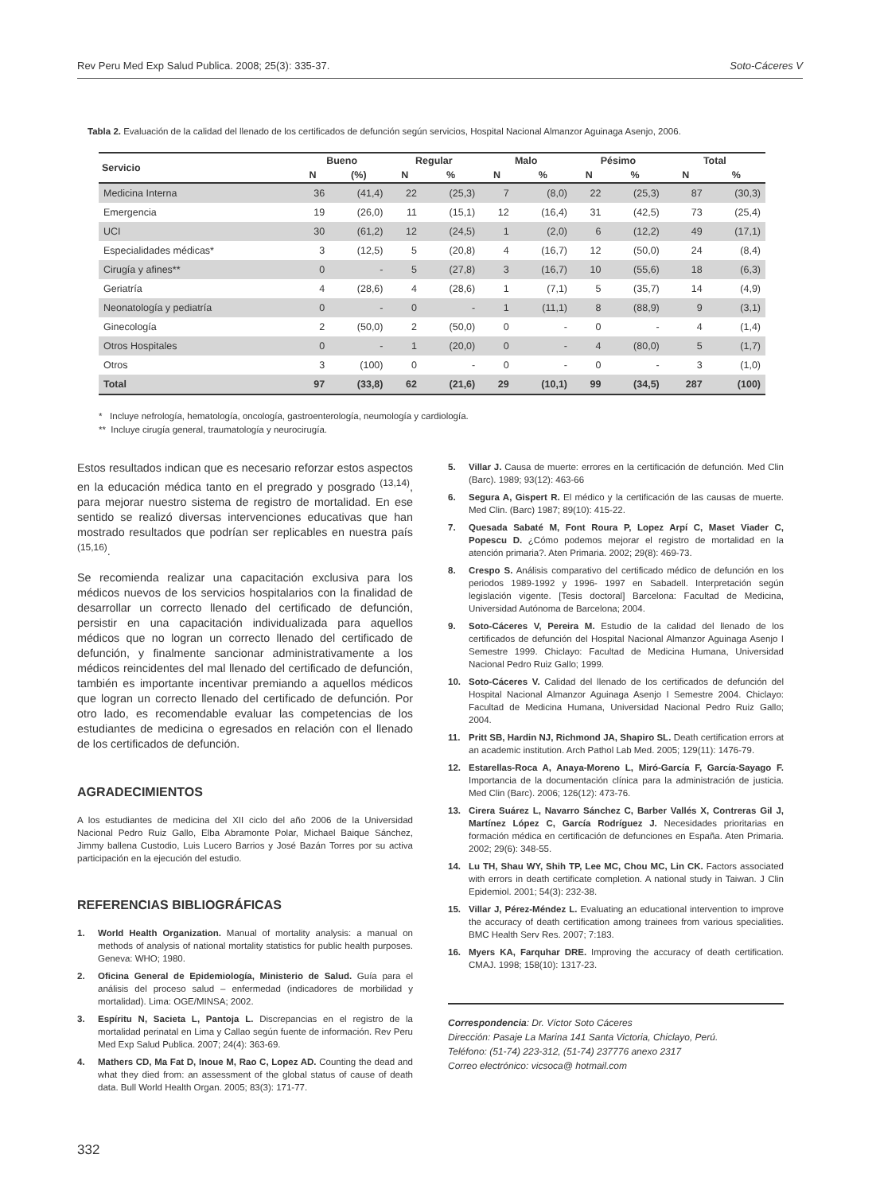Rev Peru Med Exp Salud Publica. 2008; 25(3): 335-37. Soto-Cáceres V
Tabla 2. Evaluación de la calidad del llenado de los certificados de defunción según servicios, Hospital Nacional Almanzor Aguinaga Asenjo, 2006.
| Servicio | Bueno | | Regular | | Malo | | Pésimo | | Total | |
| --- | --- | --- | --- | --- | --- | --- | --- | --- | --- | --- |
| | N | (%) | N | % | N | % | N | % | N | % |
| Medicina Interna | 36 | (41,4) | 22 | (25,3) | 7 | (8,0) | 22 | (25,3) | 87 | (30,3) |
| Emergencia | 19 | (26,0) | 11 | (15,1) | 12 | (16,4) | 31 | (42,5) | 73 | (25,4) |
| UCI | 30 | (61,2) | 12 | (24,5) | 1 | (2,0) | 6 | (12,2) | 49 | (17,1) |
| Especialidades médicas* | 3 | (12,5) | 5 | (20,8) | 4 | (16,7) | 12 | (50,0) | 24 | (8,4) |
| Cirugía y afines** | 0 | - | 5 | (27,8) | 3 | (16,7) | 10 | (55,6) | 18 | (6,3) |
| Geriatría | 4 | (28,6) | 4 | (28,6) | 1 | (7,1) | 5 | (35,7) | 14 | (4,9) |
| Neonatología y pediatría | 0 | - | 0 | - | 1 | (11,1) | 8 | (88,9) | 9 | (3,1) |
| Ginecología | 2 | (50,0) | 2 | (50,0) | 0 | - | 0 | - | 4 | (1,4) |
| Otros Hospitales | 0 | - | 1 | (20,0) | 0 | - | 4 | (80,0) | 5 | (1,7) |
| Otros | 3 | (100) | 0 | - | 0 | - | 0 | - | 3 | (1,0) |
| Total | 97 | (33,8) | 62 | (21,6) | 29 | (10,1) | 99 | (34,5) | 287 | (100) |
* Incluye nefrología, hematología, oncología, gastroenterología, neumología y cardiología.
** Incluye cirugía general, traumatología y neurocirugía.
Estos resultados indican que es necesario reforzar estos aspectos en la educación médica tanto en el pregrado y posgrado <sup>(13,14)</sup>, para mejorar nuestro sistema de registro de mortalidad. En ese sentido se realizó diversas intervenciones educativas que han mostrado resultados que podrían ser replicables en nuestra país <sup>(15,16)</sup>.
Se recomienda realizar una capacitación exclusiva para los médicos nuevos de los servicios hospitalarios con la finalidad de desarrollar un correcto llenado del certificado de defunción, persistir en una capacitación individualizada para aquellos médicos que no logran un correcto llenado del certificado de defunción, y finalmente sancionar administrativamente a los médicos reincidentes del mal llenado del certificado de defunción, también es importante incentivar premiando a aquellos médicos que logran un correcto llenado del certificado de defunción. Por otro lado, es recomendable evaluar las competencias de los estudiantes de medicina o egresados en relación con el llenado de los certificados de defunción.
AGRADECIMIENTOS
A los estudiantes de medicina del XII ciclo del año 2006 de la Universidad Nacional Pedro Ruiz Gallo, Elba Abramonte Polar, Michael Baique Sánchez, Jimmy ballena Custodio, Luis Lucero Barrios y José Bazán Torres por su activa participación en la ejecución del estudio.
REFERENCIAS BIBLIOGRÁFICAS
1. World Health Organization. Manual of mortality analysis: a manual on methods of analysis of national mortality statistics for public health purposes. Geneva: WHO; 1980.
2. Oficina General de Epidemiología, Ministerio de Salud. Guía para el análisis del proceso salud – enfermedad (indicadores de morbilidad y mortalidad). Lima: OGE/MINSA; 2002.
3. Espíritu N, Sacieta L, Pantoja L. Discrepancias en el registro de la mortalidad perinatal en Lima y Callao según fuente de información. Rev Peru Med Exp Salud Publica. 2007; 24(4): 363-69.
4. Mathers CD, Ma Fat D, Inoue M, Rao C, Lopez AD. Counting the dead and what they died from: an assessment of the global status of cause of death data. Bull World Health Organ. 2005; 83(3): 171-77.
5. Villar J. Causa de muerte: errores en la certificación de defunción. Med Clin (Barc). 1989; 93(12): 463-66
6. Segura A, Gispert R. El médico y la certificación de las causas de muerte. Med Clin. (Barc) 1987; 89(10): 415-22.
7. Quesada Sabaté M, Font Roura P, Lopez Arpí C, Maset Viader C, Popescu D. ¿Cómo podemos mejorar el registro de mortalidad en la atención primaria?. Aten Primaria. 2002; 29(8): 469-73.
8. Crespo S. Análisis comparativo del certificado médico de defunción en los periodos 1989-1992 y 1996- 1997 en Sabadell. Interpretación según legislación vigente. [Tesis doctoral] Barcelona: Facultad de Medicina, Universidad Autónoma de Barcelona; 2004.
9. Soto-Cáceres V, Pereira M. Estudio de la calidad del llenado de los certificados de defunción del Hospital Nacional Almanzor Aguinaga Asenjo I Semestre 1999. Chiclayo: Facultad de Medicina Humana, Universidad Nacional Pedro Ruiz Gallo; 1999.
10. Soto-Cáceres V. Calidad del llenado de los certificados de defunción del Hospital Nacional Almanzor Aguinaga Asenjo I Semestre 2004. Chiclayo: Facultad de Medicina Humana, Universidad Nacional Pedro Ruiz Gallo; 2004.
11. Pritt SB, Hardin NJ, Richmond JA, Shapiro SL. Death certification errors at an academic institution. Arch Pathol Lab Med. 2005; 129(11): 1476-79.
12. Estarellas-Roca A, Anaya-Moreno L, Miró-García F, García-Sayago F. Importancia de la documentación clínica para la administración de justicia. Med Clin (Barc). 2006; 126(12): 473-76.
13. Cirera Suárez L, Navarro Sánchez C, Barber Vallés X, Contreras Gil J, Martínez López C, García Rodríguez J. Necesidades prioritarias en formación médica en certificación de defunciones en España. Aten Primaria. 2002; 29(6): 348-55.
14. Lu TH, Shau WY, Shih TP, Lee MC, Chou MC, Lin CK. Factors associated with errors in death certificate completion. A national study in Taiwan. J Clin Epidemiol. 2001; 54(3): 232-38.
15. Villar J, Pérez-Méndez L. Evaluating an educational intervention to improve the accuracy of death certification among trainees from various specialities. BMC Health Serv Res. 2007; 7:183.
16. Myers KA, Farquhar DRE. Improving the accuracy of death certification. CMAJ. 1998; 158(10): 1317-23.
Correspondencia: Dr. Víctor Soto Cáceres
Dirección: Pasaje La Marina 141 Santa Victoria, Chiclayo, Perú.
Teléfono: (51-74) 223-312, (51-74) 237776 anexo 2317
Correo electrónico: vicsoca@ hotmail.com
332